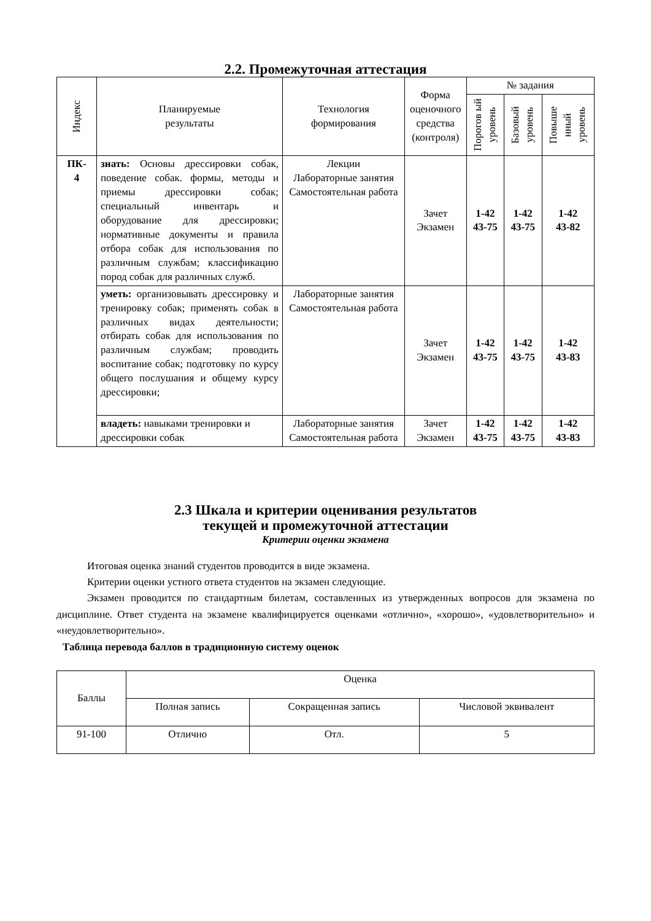2.2. Промежуточная аттестация
| Индекс | Планируемые результаты | Технология формирования | Форма оценочного средства (контроля) | № задания | | |
| --- | --- | --- | --- | --- | --- | --- |
| | | | | Порогов ый уровень | Базовый уровень | Повыше нный уровень |
| ПК- 4 | знать: Основы дрессировки собак, поведение собак. формы, методы и приемы дрессировки собак; специальный инвентарь и оборудование для дрессировки; нормативные документы и правила отбора собак для использования по различным службам; классификацию пород собак для различных служб. | Лекции Лабораторные занятия Самостоятельная работа | Зачет Экзамен | 1-42 43-75 | 1-42 43-75 | 1-42 43-82 |
| | уметь: организовывать дрессировку и тренировку собак; применять собак в различных видах деятельности; отбирать собак для использования по различным службам; проводить воспитание собак; подготовку по курсу общего послушания и общему курсу дрессировки; | Лабораторные занятия Самостоятельная работа | Зачет Экзамен | 1-42 43-75 | 1-42 43-75 | 1-42 43-83 |
| | владеть: навыками тренировки и дрессировки собак | Лабораторные занятия Самостоятельная работа | Зачет Экзамен | 1-42 43-75 | 1-42 43-75 | 1-42 43-83 |
2.3 Шкала и критерии оценивания результатов
текущей и промежуточной аттестации
Критерии оценки экзамена
Итоговая оценка знаний студентов проводится в виде экзамена.
Критерии оценки устного ответа студентов на экзамен следующие.
Экзамен проводится по стандартным билетам, составленных из утвержденных вопросов для экзамена по дисциплине. Ответ студента на экзамене квалифицируется оценками «отлично», «хорошо», «удовлетворительно» и «неудовлетворительно».
Таблица перевода баллов в традиционную систему оценок
| Баллы | Оценка | | |
| | Полная запись | Сокращенная запись | Числовой эквивалент |
| 91-100 | Отлично | Отл. | 5 |